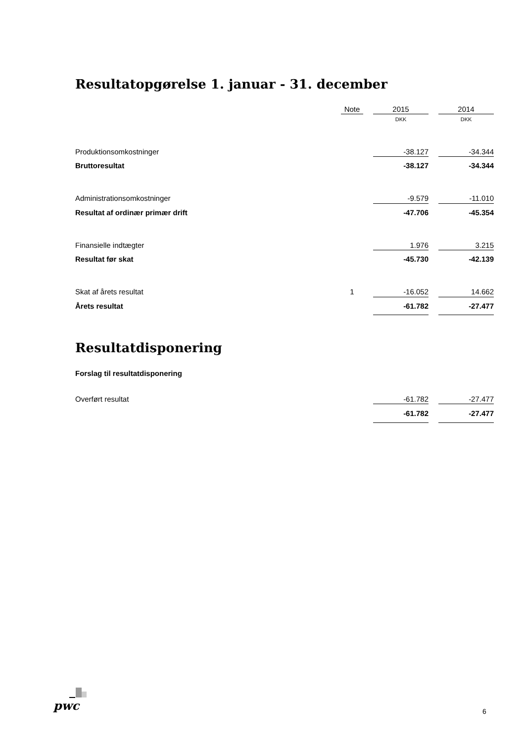Resultatopgørelse 1. januar - 31. december
| | Note | | 2015 | | 2014 |
| --- | --- | --- | --- | --- | --- |
| | | | DKK | | DKK |
| Produktionsomkostninger | | | -38.127 | | -34.344 |
| Bruttoresultat | | | -38.127 | | -34.344 |
| Administrationsomkostninger | | | -9.579 | | -11.010 |
| Resultat af ordinær primær drift | | | -47.706 | | -45.354 |
| Finansielle indtægter | | | 1.976 | | 3.215 |
| Resultat før skat | | | -45.730 | | -42.139 |
| Skat af årets resultat | 1 | | -16.052 | | 14.662 |
| Årets resultat | | | -61.782 | | -27.477 |
Resultatdisponering
Forslag til resultatdisponering
| Overført resultat | | | -61.782 | | -27.477 |
| | | | -61.782 | | -27.477 |
pwc 6